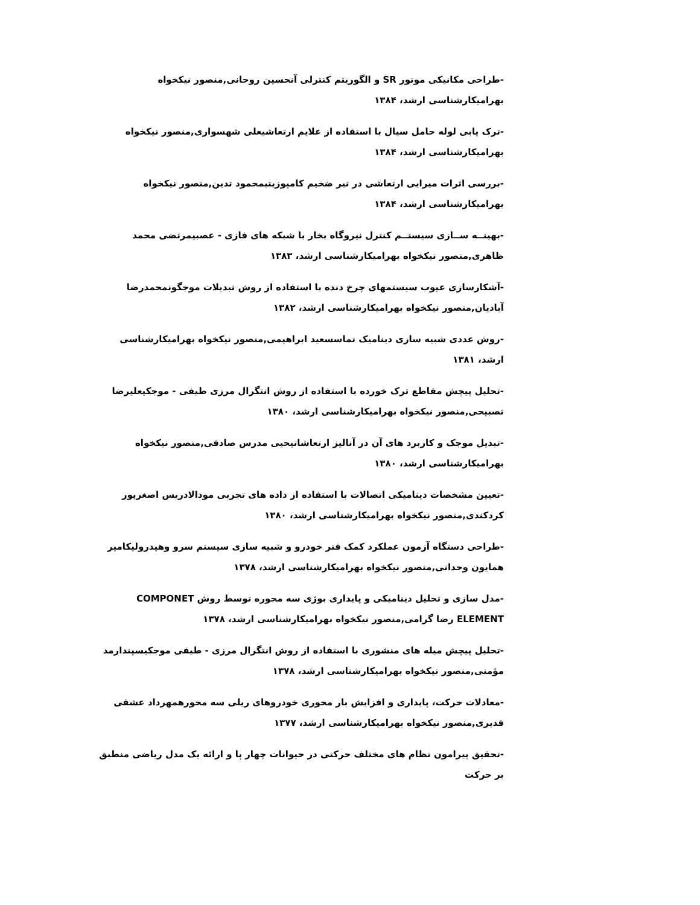-طراحی مکانیکی موتور SR و الگوریتم کنترلی آنحسین روحانی,منصور نیکخواه بهرامیکارشناسی ارشد، ۱۳۸۴
-ترک یابی لوله حامل سیال با استفاده از علایم ارتعاشیعلی شهسواری,منصور نیکخواه بهرامیکارشناسی ارشد، ۱۳۸۴
-بررسی اثرات میرایی ارتعاشی در تیر ضخیم کامپوزیتیمحمود تدین,منصور نیکخواه بهرامیکارشناسی ارشد، ۱۳۸۴
-بهینــه ســازی سیستــم کنترل نیروگاه بخار با شبکه های فازی - عصبیمرتضی محمد ظاهری,منصور نیکخواه بهرامیکارشناسی ارشد، ۱۳۸۳
-آشکارسازی عیوب سیستمهای چرخ دنده با استفاده از روش تبدیلات موجگونمحمدرضا آبادیان,منصور نیکخواه بهرامیکارشناسی ارشد، ۱۳۸۲
-روش عددی شبیه سازی دینامیک تماسسعید ابراهیمی,منصور نیکخواه بهرامیکارشناسی ارشد، ۱۳۸۱
-تحلیل پیچش مقاطع ترک خورده با استفاده از روش انتگرال مرزی طیفی - موجکیعلیرضا تصبیحی,منصور نیکخواه بهرامیکارشناسی ارشد، ۱۳۸۰
-تبدیل موجک و کاربرد های آن در آنالیز ارتعاشاتیحیی مدرس صادقی,منصور نیکخواه بهرامیکارشناسی ارشد، ۱۳۸۰
-تعیین مشخصات دینامیکی اتصالات با استفاده از داده های تجربی مودالادریس اصغرپور کردکندی,منصور نیکخواه بهرامیکارشناسی ارشد، ۱۳۸۰
-طراحی دستگاه آزمون عملکرد کمک فنر خودرو و شبیه سازی سیستم سرو وهیدرولیکامیر همایون وحدانی,منصور نیکخواه بهرامیکارشناسی ارشد، ۱۳۷۸
-مدل سازی و تحلیل دینامیکی و پایداری بوژی سه محوره توسط روش COMPONET ELEMENT رضا گرامی,منصور نیکخواه بهرامیکارشناسی ارشد، ۱۳۷۸
-تحلیل پیچش میله های منشوری با استفاده از روش انتگرال مرزی - طیفی موجکیسپندارمد مؤمنی,منصور نیکخواه بهرامیکارشناسی ارشد، ۱۳۷۸
-معادلات حرکت، پایداری و افزایش بار محوری خودروهای ریلی سه محورهمهرداد عشقی قدیری,منصور نیکخواه بهرامیکارشناسی ارشد، ۱۳۷۷
-تحقیق پیرامون نظام های مختلف حرکتی در حیوانات چهار پا و ارائه یک مدل ریاضی منطبق بر حرکت